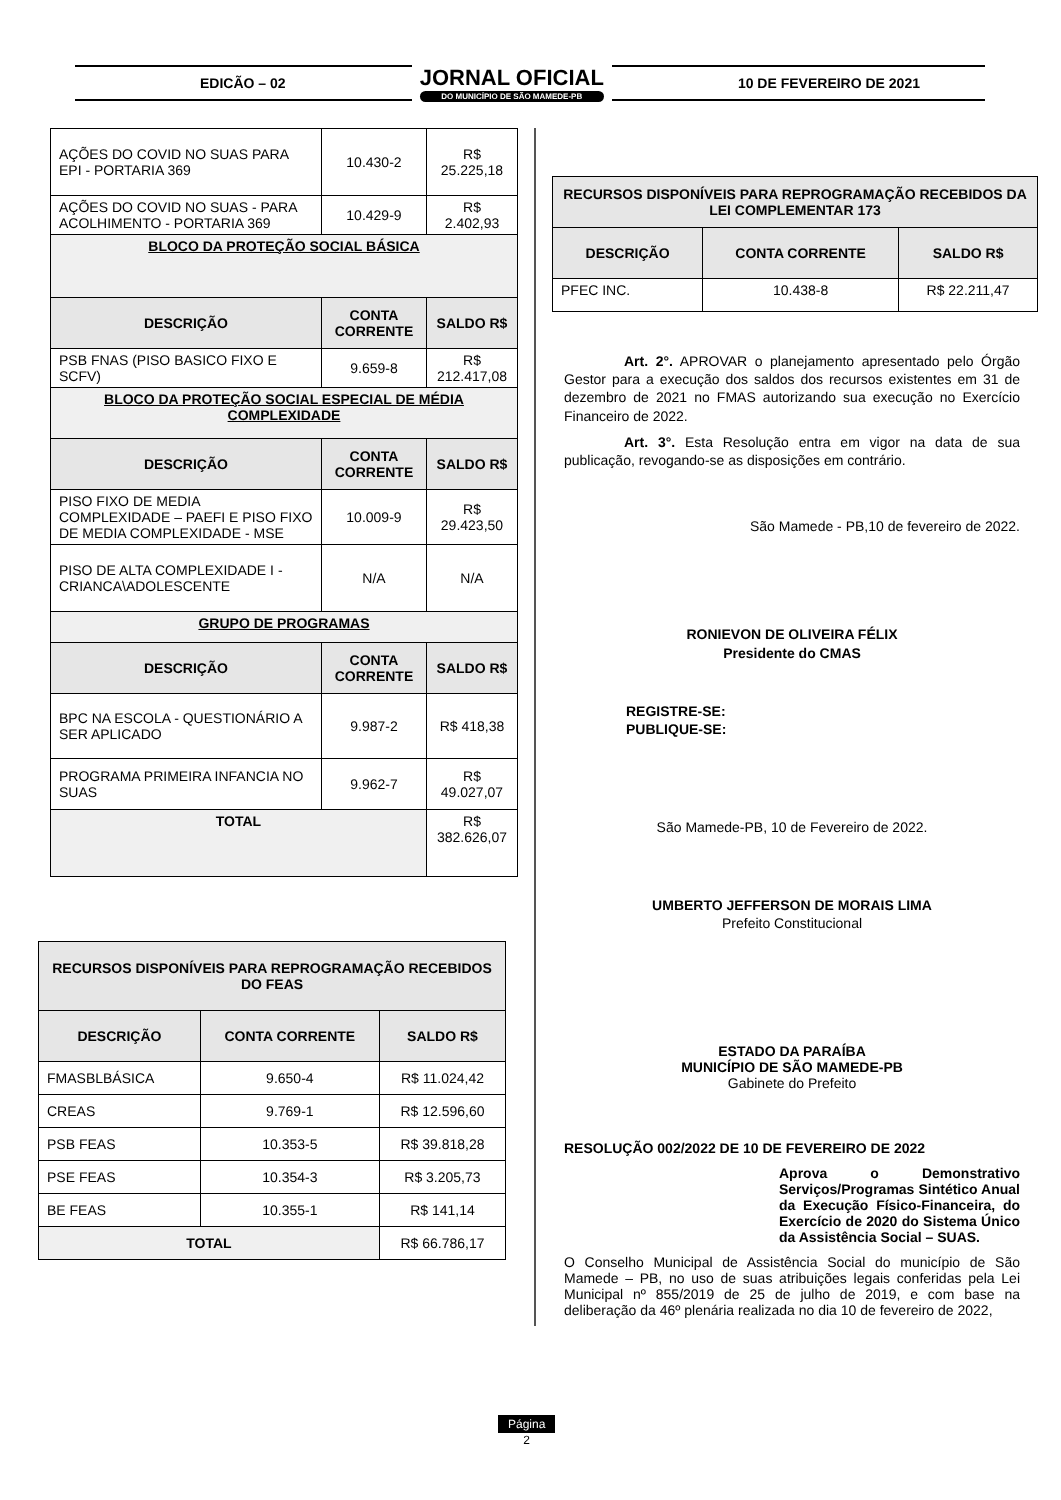EDICÃO – 02
JORNAL OFICIAL
DO MUNICÍPIO DE SÃO MAMEDE-PB
10 DE FEVEREIRO DE 2021
| AÇÕES DO COVID NO SUAS PARA EPI - PORTARIA 369 | 10.430-2 | R$ 25.225,18 |
| AÇÕES DO COVID NO SUAS - PARA ACOLHIMENTO - PORTARIA 369 | 10.429-9 | R$ 2.402,93 |
| BLOCO DA PROTEÇÃO SOCIAL BÁSICA | | |
| DESCRIÇÃO | CONTA CORRENTE | SALDO R$ |
| PSB FNAS (PISO BASICO FIXO E SCFV) | 9.659-8 | R$ 212.417,08 |
| BLOCO DA PROTEÇÃO SOCIAL ESPECIAL DE MÉDIA COMPLEXIDADE | | |
| DESCRIÇÃO | CONTA CORRENTE | SALDO R$ |
| PISO FIXO DE MEDIA COMPLEXIDADE – PAEFI E PISO FIXO DE MEDIA COMPLEXIDADE - MSE | 10.009-9 | R$ 29.423,50 |
| PISO DE ALTA COMPLEXIDADE I - CRIANCA\ADOLESCENTE | N/A | N/A |
| GRUPO DE PROGRAMAS | | |
| DESCRIÇÃO | CONTA CORRENTE | SALDO R$ |
| BPC NA ESCOLA - QUESTIONÁRIO A SER APLICADO | 9.987-2 | R$ 418,38 |
| PROGRAMA PRIMEIRA INFANCIA NO SUAS | 9.962-7 | R$ 49.027,07 |
| TOTAL | | R$ 382.626,07 |
| RECURSOS DISPONÍVEIS PARA REPROGRAMAÇÃO RECEBIDOS DO FEAS | | |
| --- | --- | --- |
| DESCRIÇÃO | CONTA CORRENTE | SALDO R$ |
| FMASBLBÁSICA | 9.650-4 | R$ 11.024,42 |
| CREAS | 9.769-1 | R$ 12.596,60 |
| PSB FEAS | 10.353-5 | R$ 39.818,28 |
| PSE FEAS | 10.354-3 | R$ 3.205,73 |
| BE FEAS | 10.355-1 | R$ 141,14 |
| TOTAL | | R$ 66.786,17 |
| RECURSOS DISPONÍVEIS PARA REPROGRAMAÇÃO RECEBIDOS DA LEI COMPLEMENTAR 173 | | |
| --- | --- | --- |
| DESCRIÇÃO | CONTA CORRENTE | SALDO R$ |
| PFEC INC. | 10.438-8 | R$ 22.211,47 |
Art. 2°. APROVAR o planejamento apresentado pelo Órgão Gestor para a execução dos saldos dos recursos existentes em 31 de dezembro de 2021 no FMAS autorizando sua execução no Exercício Financeiro de 2022.
Art. 3°. Esta Resolução entra em vigor na data de sua publicação, revogando-se as disposições em contrário.
São Mamede - PB,10 de fevereiro de 2022.
RONIEVON DE OLIVEIRA FÉLIX
Presidente do CMAS
REGISTRE-SE:
PUBLIQUE-SE:
São Mamede-PB, 10 de Fevereiro de 2022.
UMBERTO JEFFERSON DE MORAIS LIMA
Prefeito Constitucional
ESTADO DA PARAÍBA
MUNICÍPIO DE SÃO MAMEDE-PB
Gabinete do Prefeito
RESOLUÇÃO 002/2022 DE 10 DE FEVEREIRO DE 2022
Aprova o Demonstrativo Serviços/Programas Sintético Anual da Execução Físico-Financeira, do Exercício de 2020 do Sistema Único da Assistência Social – SUAS.
O Conselho Municipal de Assistência Social do município de São Mamede – PB, no uso de suas atribuições legais conferidas pela Lei Municipal nº 855/2019 de 25 de julho de 2019, e com base na deliberação da 46º plenária realizada no dia 10 de fevereiro de 2022,
Página
2